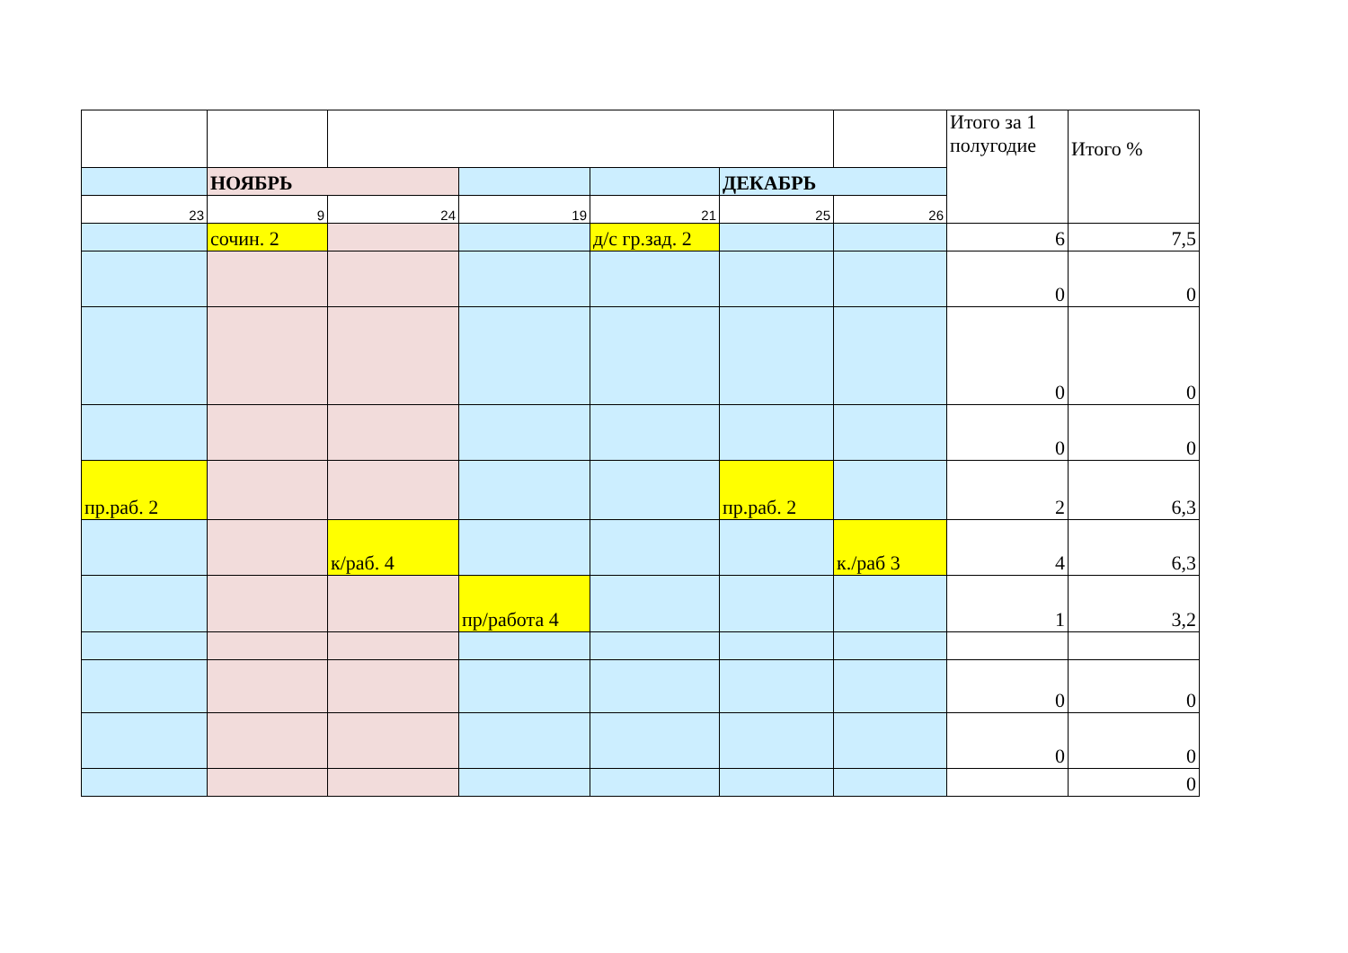| | | | | | | | Итого за 1 полугодие | Итого % |
| | НОЯБРЬ | | | | ДЕКАБРЬ | | | |
| 23 | 9 | 24 | 19 | 21 | 25 | 26 | | |
| | сочин. 2 | | | д/с гр.зад. 2 | | | 6 | 7,5 |
| | | | | | | | 0 | 0 |
| | | | | | | | 0 | 0 |
| | | | | | | | 0 | 0 |
| пр.раб. 2 | | | | | пр.раб. 2 | | 2 | 6,3 |
| | | к/раб. 4 | | | | к./раб 3 | 4 | 6,3 |
| | | | пр/работа 4 | | | | 1 | 3,2 |
| | | | | | | | 0 | 0 |
| | | | | | | | 0 | 0 |
| | | | | | | | | 0 |